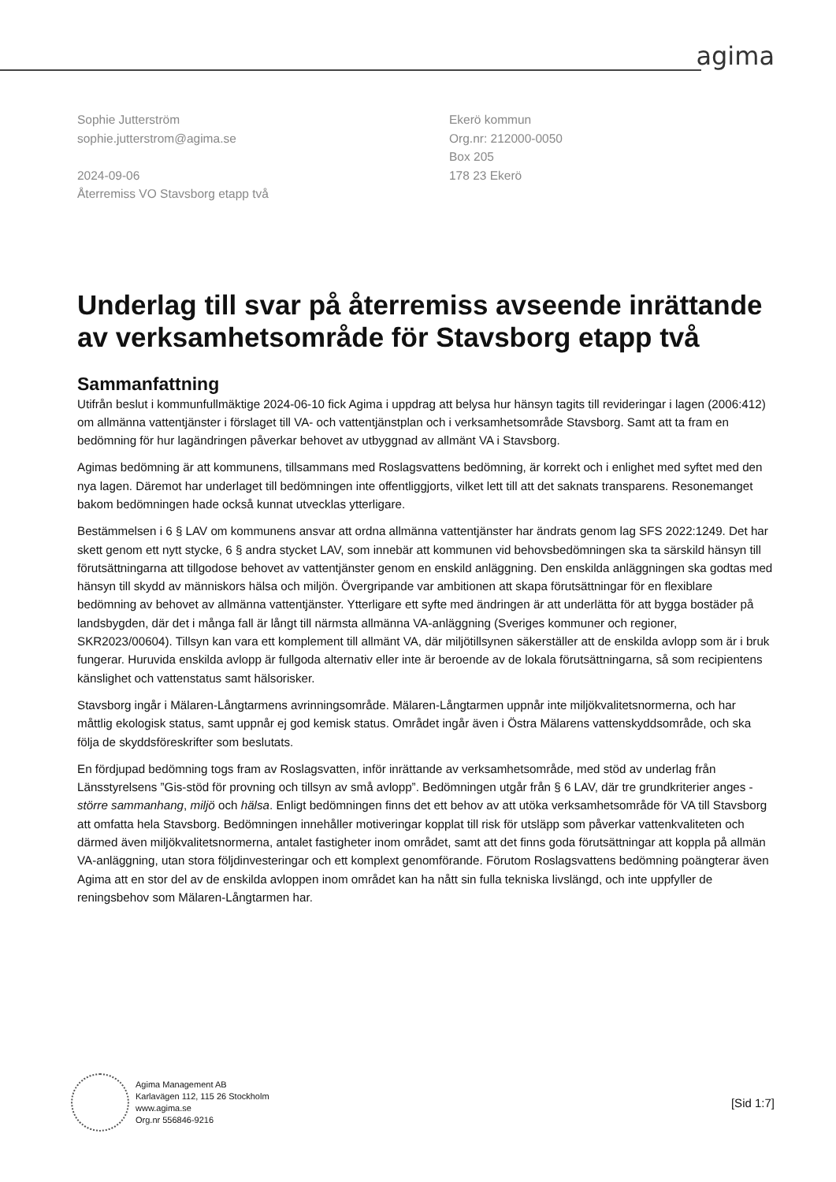agima
Sophie Jutterström
sophie.jutterstrom@agima.se
2024-09-06
Återremiss VO Stavsborg etapp två
Ekerö kommun
Org.nr: 212000-0050
Box 205
178 23 Ekerö
Underlag till svar på återremiss avseende inrättande av verksamhetsområde för Stavsborg etapp två
Sammanfattning
Utifrån beslut i kommunfullmäktige 2024-06-10 fick Agima i uppdrag att belysa hur hänsyn tagits till revideringar i lagen (2006:412) om allmänna vattentjänster i förslaget till VA- och vattentjänstplan och i verksamhetsområde Stavsborg. Samt att ta fram en bedömning för hur lagändringen påverkar behovet av utbyggnad av allmänt VA i Stavsborg.
Agimas bedömning är att kommunens, tillsammans med Roslagsvattens bedömning, är korrekt och i enlighet med syftet med den nya lagen. Däremot har underlaget till bedömningen inte offentliggjorts, vilket lett till att det saknats transparens. Resonemanget bakom bedömningen hade också kunnat utvecklas ytterligare.
Bestämmelsen i 6 § LAV om kommunens ansvar att ordna allmänna vattentjänster har ändrats genom lag SFS 2022:1249. Det har skett genom ett nytt stycke, 6 § andra stycket LAV, som innebär att kommunen vid behovsbedömningen ska ta särskild hänsyn till förutsättningarna att tillgodose behovet av vattentjänster genom en enskild anläggning. Den enskilda anläggningen ska godtas med hänsyn till skydd av människors hälsa och miljön. Övergripande var ambitionen att skapa förutsättningar för en flexiblare bedömning av behovet av allmänna vattentjänster. Ytterligare ett syfte med ändringen är att underlätta för att bygga bostäder på landsbygden, där det i många fall är långt till närmsta allmänna VA-anläggning (Sveriges kommuner och regioner, SKR2023/00604). Tillsyn kan vara ett komplement till allmänt VA, där miljötillsynen säkerställer att de enskilda avlopp som är i bruk fungerar. Huruvida enskilda avlopp är fullgoda alternativ eller inte är beroende av de lokala förutsättningarna, så som recipientens känslighet och vattenstatus samt hälsorisker.
Stavsborg ingår i Mälaren-Långtarmens avrinningsområde. Mälaren-Långtarmen uppnår inte miljökvalitetsnormerna, och har måttlig ekologisk status, samt uppnår ej god kemisk status. Området ingår även i Östra Mälarens vattenskyddsområde, och ska följa de skyddsföreskrifter som beslutats.
En fördjupad bedömning togs fram av Roslagsvatten, inför inrättande av verksamhetsområde, med stöd av underlag från Länsstyrelsens ”Gis-stöd för provning och tillsyn av små avlopp”. Bedömningen utgår från § 6 LAV, där tre grundkriterier anges - större sammanhang, miljö och hälsa. Enligt bedömningen finns det ett behov av att utöka verksamhetsområde för VA till Stavsborg att omfatta hela Stavsborg. Bedömningen innehåller motiveringar kopplat till risk för utsläpp som påverkar vattenkvaliteten och därmed även miljökvalitetsnormerna, antalet fastigheter inom området, samt att det finns goda förutsättningar att koppla på allmän VA-anläggning, utan stora följdinvesteringar och ett komplext genomförande. Förutom Roslagsvattens bedömning poängterar även Agima att en stor del av de enskilda avloppen inom området kan ha nått sin fulla tekniska livslängd, och inte uppfyller de reningsbehov som Mälaren-Långtarmen har.
Agima Management AB
Karlavägen 112, 115 26 Stockholm
www.agima.se
Org.nr 556846-9216
[Sid 1:7]